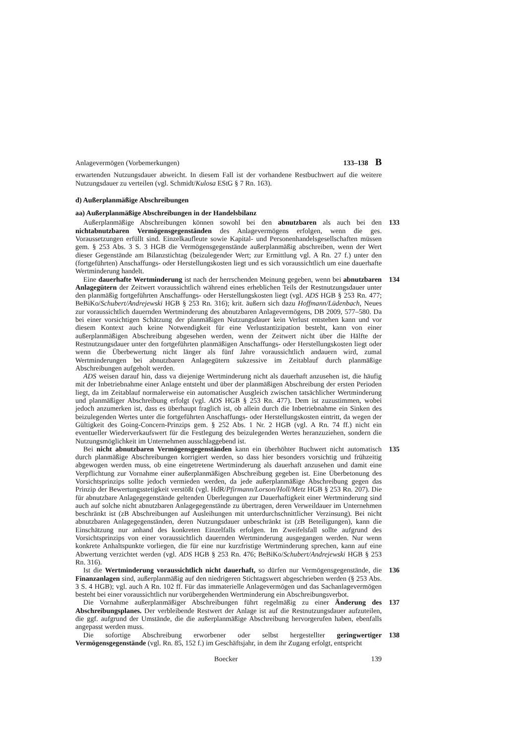Anlagevermögen (Vorbemerkungen) 133–138 B
erwartenden Nutzungsdauer abweicht. In diesem Fall ist der vorhandene Restbuchwert auf die weitere Nutzungsdauer zu verteilen (vgl. Schmidt/Kulosa EStG § 7 Rn. 163).
d) Außerplanmäßige Abschreibungen
aa) Außerplanmäßige Abschreibungen in der Handelsbilanz
133 Außerplanmäßige Abschreibungen können sowohl bei den abnutzbaren als auch bei den nichtabnutzbaren Vermögensgegenständen des Anlagevermögens erfolgen, wenn die ges. Voraussetzungen erfüllt sind. Einzelkaufleute sowie Kapital- und Personenhandelsgesellschaften müssen gem. § 253 Abs. 3 S. 3 HGB die Vermögensgegenstände außerplanmäßig abschreiben, wenn der Wert dieser Gegenstände am Bilanzstichtag (beizulegender Wert; zur Ermittlung vgl. A Rn. 27 f.) unter den (fortgeführten) Anschaffungs- oder Herstellungskosten liegt und es sich voraussichtlich um eine dauerhafte Wertminderung handelt.
134 Eine dauerhafte Wertminderung ist nach der herrschenden Meinung gegeben, wenn bei abnutzbaren Anlagegütern der Zeitwert voraussichtlich während eines erheblichen Teils der Restnutzungsdauer unter den planmäßig fortgeführten Anschaffungs- oder Herstellungskosten liegt (vgl. ADS HGB § 253 Rn. 477; BeBiKo/Schubert/Andrejewski HGB § 253 Rn. 316); krit. äußern sich dazu Hoffmann/Lüdenbach, Neues zur voraussichtlich dauernden Wertminderung des abnutzbaren Anlagevermögens, DB 2009, 577–580. Da bei einer vorsichtigen Schätzung der planmäßigen Nutzungsdauer kein Verlust entstehen kann und vor diesem Kontext auch keine Notwendigkeit für eine Verlustantizipation besteht, kann von einer außerplanmäßigen Abschreibung abgesehen werden, wenn der Zeitwert nicht über die Hälfte der Restnutzungsdauer unter den fortgeführten planmäßigen Anschaffungs- oder Herstellungskosten liegt oder wenn die Überbewertung nicht länger als fünf Jahre voraussichtlich andauern wird, zumal Wertminderungen bei abnutzbaren Anlagegütern sukzessive im Zeitablauf durch planmäßige Abschreibungen aufgeholt werden.
ADS weisen darauf hin, dass va diejenige Wertminderung nicht als dauerhaft anzusehen ist, die häufig mit der Inbetriebnahme einer Anlage entsteht und über der planmäßigen Abschreibung der ersten Perioden liegt, da im Zeitablauf normalerweise ein automatischer Ausgleich zwischen tatsächlicher Wertminderung und planmäßiger Abschreibung erfolgt (vgl. ADS HGB § 253 Rn. 477). Dem ist zuzustimmen, wobei jedoch anzumerken ist, dass es überhaupt fraglich ist, ob allein durch die Inbetriebnahme ein Sinken des beizulegenden Wertes unter die fortgeführten Anschaffungs- oder Herstellungskosten eintritt, da wegen der Gültigkeit des Going-Concern-Prinzips gem. § 252 Abs. 1 Nr. 2 HGB (vgl. A Rn. 74 ff.) nicht ein eventueller Wiederverkaufswert für die Festlegung des beizulegenden Wertes heranzuziehen, sondern die Nutzungsmöglichkeit im Unternehmen ausschlaggebend ist.
135 Bei nicht abnutzbaren Vermögensgegenständen kann ein überhöhter Buchwert nicht automatisch durch planmäßige Abschreibungen korrigiert werden, so dass hier besonders vorsichtig und frühzeitig abgewogen werden muss, ob eine eingetretene Wertminderung als dauerhaft anzusehen und damit eine Verpflichtung zur Vornahme einer außerplanmäßigen Abschreibung gegeben ist. Eine Überbetonung des Vorsichtsprinzips sollte jedoch vermieden werden, da jede außerplanmäßige Abschreibung gegen das Prinzip der Bewertungsstetigkeit verstößt (vgl. HdR/Pfirmann/Lorson/Holl/Metz HGB § 253 Rn. 207). Die für abnutzbare Anlagegegenstände geltenden Überlegungen zur Dauerhaftigkeit einer Wertminderung sind auch auf solche nicht abnutzbaren Anlagegegenstände zu übertragen, deren Verweildauer im Unternehmen beschränkt ist (zB Abschreibungen auf Ausleihungen mit unterdurchschnittlicher Verzinsung). Bei nicht abnutzbaren Anlagegegenständen, deren Nutzungsdauer unbeschränkt ist (zB Beteiligungen), kann die Einschätzung nur anhand des konkreten Einzelfalls erfolgen. Im Zweifelsfall sollte aufgrund des Vorsichtsprinzips von einer voraussichtlich dauernden Wertminderung ausgegangen werden. Nur wenn konkrete Anhaltspunkte vorliegen, die für eine nur kurzfristige Wertminderung sprechen, kann auf eine Abwertung verzichtet werden (vgl. ADS HGB § 253 Rn. 476; BeBiKo/Schubert/Andrejewski HGB § 253 Rn. 316).
136 Ist die Wertminderung voraussichtlich nicht dauerhaft, so dürfen nur Vermögensgegenstände, die Finanzanlagen sind, außerplanmäßig auf den niedrigeren Stichtagswert abgeschrieben werden (§ 253 Abs. 3 S. 4 HGB); vgl. auch A Rn. 102 ff. Für das immaterielle Anlagevermögen und das Sachanlagevermögen besteht bei einer voraussichtlich nur vorübergehenden Wertminderung ein Abschreibungsverbot.
137 Die Vornahme außerplanmäßiger Abschreibungen führt regelmäßig zu einer Änderung des Abschreibungsplanes. Der verbleibende Restwert der Anlage ist auf die Restnutzungsdauer aufzuteilen, die ggf. aufgrund der Umstände, die die außerplanmäßige Abschreibung hervorgerufen haben, ebenfalls angepasst werden muss.
138 Die sofortige Abschreibung erworbener oder selbst hergestellter geringwertiger Vermögensgegenstände (vgl. Rn. 85, 152 f.) im Geschäftsjahr, in dem ihr Zugang erfolgt, entspricht
Boecker 139